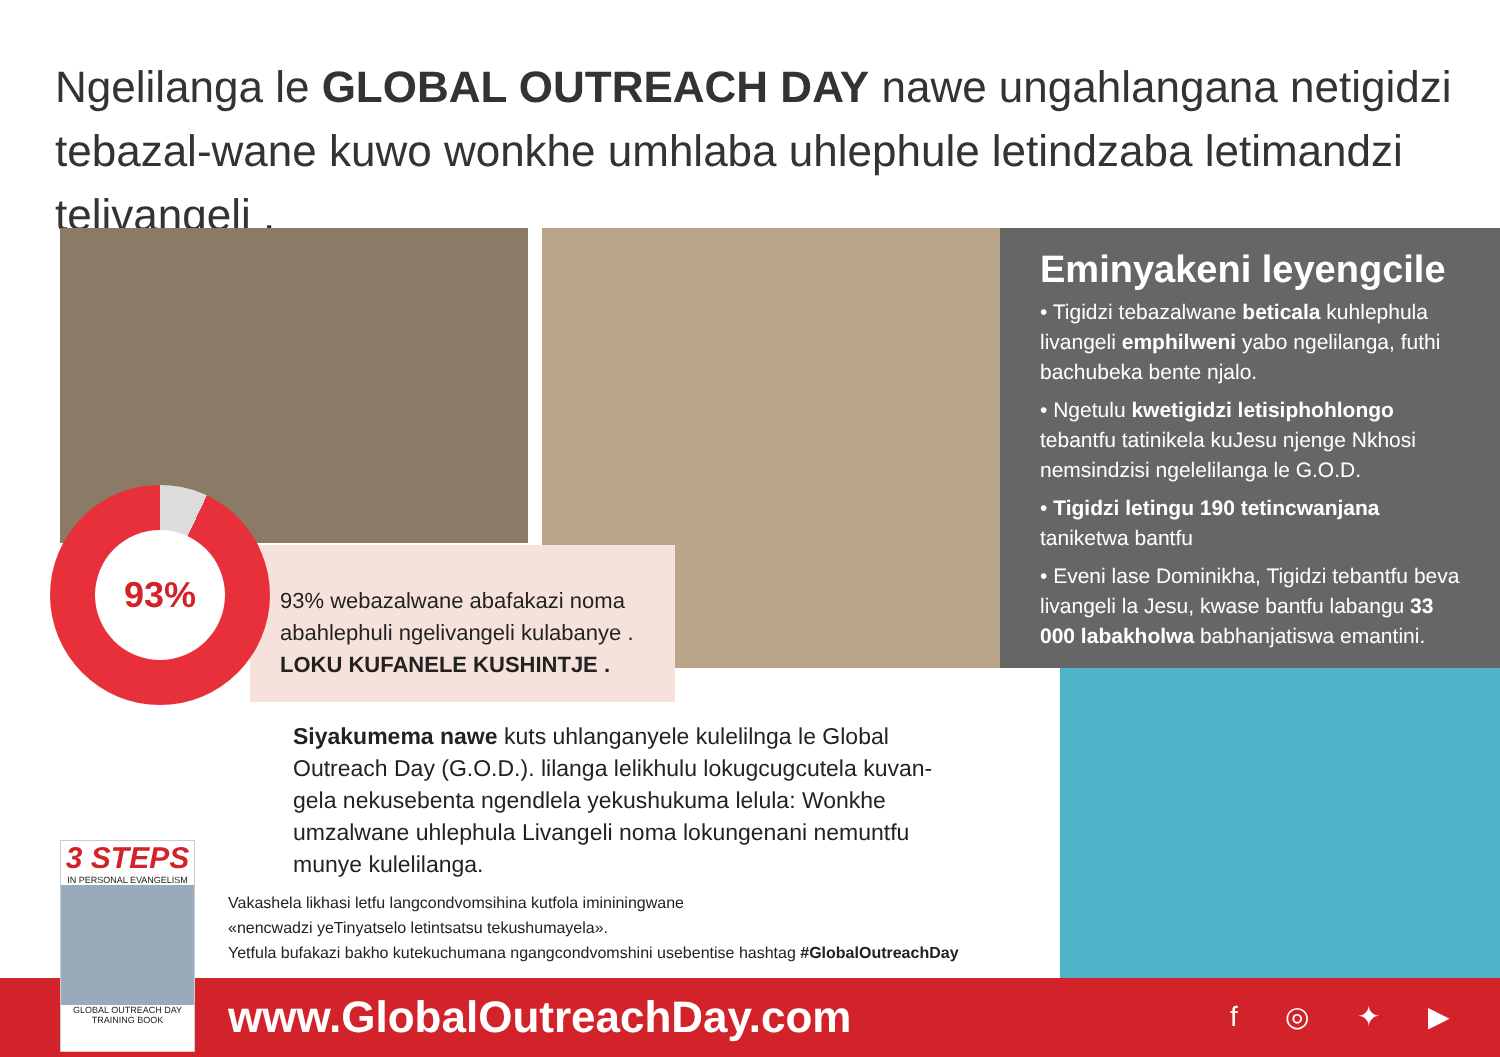Ngelilanga le GLOBAL OUTREACH DAY nawe ungahlangana netigidzi tebazal-wane kuwo wonkhe umhlaba uhlephule letindzaba letimandzi telivangeli .
Eminyakeni leyengcile
• Tigidzi tebazalwane beticala kuhlephula livangeli emphilweni yabo ngelilanga, futhi bachubeka bente njalo.
• Ngetulu kwetigidzi letisiphohlongo tebantfu tatinikela kuJesu njenge Nkhosi nemsindzisi ngelelilanga le G.O.D.
• Tigidzi letingu 190 tetincwanjana taniketwa bantfu
• Eveni lase Dominikha, Tigidzi tebantfu beva livangeli la Jesu, kwase bantfu labangu 33 000 labakholwa babhanjatiswa emantini.
93% webazalwane abafakazi noma abahlephuli ngelivangeli kulabanye .
LOKU KUFANELE KUSHINTJE .
93%
Siyakumema nawe kuts uhlanganyele kulelilnga le Global Outreach Day (G.O.D.). lilanga lelikhulu lokugcugcutela kuvan-gela nekusebenta ngendlela yekushukuma lelula: Wonkhe umzalwane uhlephula Livangeli noma lokungenani nemuntfu munye kulelilanga.
Vakashela likhasi letfu langcondvomsihina kutfola imininingwane
«nencwadzi yeTinyatselo letintsatsu tekushumayela».
Yetfula bufakazi bakho kutekuchumana ngangcondvomshini usebentise hashtag #GlobalOutreachDay
3 STEPS
IN PERSONAL EVANGELISM
GLOBAL OUTREACH DAY
TRAINING BOOK
www.GlobalOutreachDay.com f ◎ ✦ ▶